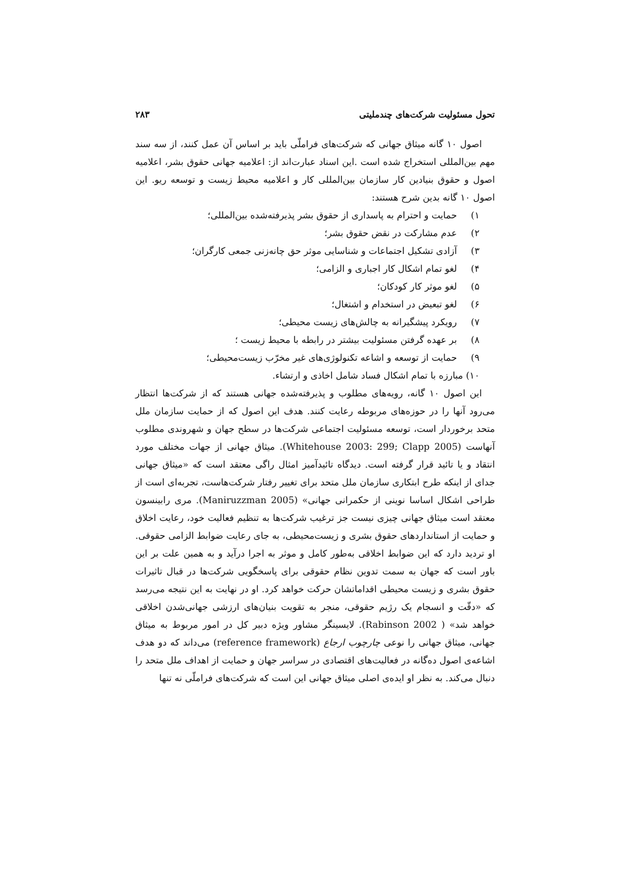تحول مسئولیت شرکت‌های چندملیتی ۲۸۳
اصول ۱۰ گانه میثاق جهانی که شرکت‌های فراملّی باید بر اساس آن عمل کنند، از سه سند مهم بین‌المللی استخراج شده است .این اسناد عبارت‌اند از: اعلامیه جهانی حقوق بشر، اعلامیه اصول و حقوق بنیادین کار سازمان بین‌المللی کار و اعلامیه محیط زیست و توسعه ریو. این اصول ۱۰ گانه بدین شرح هستند:
۱) حمایت و احترام به پاسداری از حقوق بشر پذیرفته‌شده بین‌المللی؛
۲) عدم مشارکت در نقض حقوق بشر؛
۳) آزادی تشکیل اجتماعات و شناسایی موثر حق چانه‌زنی جمعی کارگران؛
۴) لغو تمام اشکال کار اجباری و الزامی؛
۵) لغو موثر کار کودکان؛
۶) لغو تبعیض در استخدام و اشتغال؛
۷) رویکرد پیشگیرانه به چالش‌های زیست محیطی؛
۸) بر عهده گرفتن مسئولیت بیشتر در رابطه با محیط زیست ؛
۹) حمایت از توسعه و اشاعه تکنولوژی‌های غیر مخرّب زیست‌محیطی؛
۱۰) مبارزه با تمام اشکال فساد شامل اخاذی و ارتشاء.
این اصول ۱۰ گانه، رویه‌های مطلوب و پذیرفته‌شده جهانی هستند که از شرکت‌ها انتظار می‌رود آنها را در حوزه‌های مربوطه رعایت کنند. هدف این اصول که از حمایت سازمان ملل متحد برخوردار است، توسعه مسئولیت اجتماعی شرکت‌ها در سطح جهان و شهروندی مطلوب آنهاست (Whitehouse 2003: 299; Clapp 2005). میثاق جهانی از جهات مختلف مورد انتقاد و یا تائید قرار گرفته است. دیدگاه تائیدآمیز امثال راگی معتقد است که «میثاق جهانی جدای از اینکه طرح ابتکاری سازمان ملل متحد برای تغییر رفتار شرکت‌هاست، تجربه‌ای است از طراحی اشکال اساسا نوینی از حکمرانی جهانی» (Maniruzzman 2005). مری رابینسون معتقد است میثاق جهانی چیزی نیست جز ترغیب شرکت‌ها به تنظیم فعالیت خود، رعایت اخلاق و حمایت از استانداردهای حقوق بشری و زیست‌محیطی، به جای رعایت ضوابط الزامی حقوقی. او تردید دارد که این ضوابط اخلاقی به‌طور کامل و موثر به اجرا درآید و به همین علت بر این باور است که جهان به سمت تدوین نظام حقوقی برای پاسخگویی شرکت‌ها در قبال تاثیرات حقوق بشری و زیست محیطی اقداماتشان حرکت خواهد کرد. او در نهایت به این نتیجه می‌رسد که «دقّت و انسجام یک رژیم حقوقی، منجر به تقویت بنیان‌های ارزشی جهانی‌شدن اخلاقی خواهد شد» ( Rabinson 2002). لایسینگر مشاور ویژه دبیر کل در امور مربوط به میثاق جهانی، میثاق جهانی را نوعی چارچوب ارجاع (reference framework) می‌داند که دو هدف اشاعه‌ی اصول ده‌گانه در فعالیت‌های اقتصادی در سراسر جهان و حمایت از اهداف ملل متحد را دنبال می‌کند. به نظر او ایده‌ی اصلی میثاق جهانی این است که شرکت‌های فراملّی نه تنها